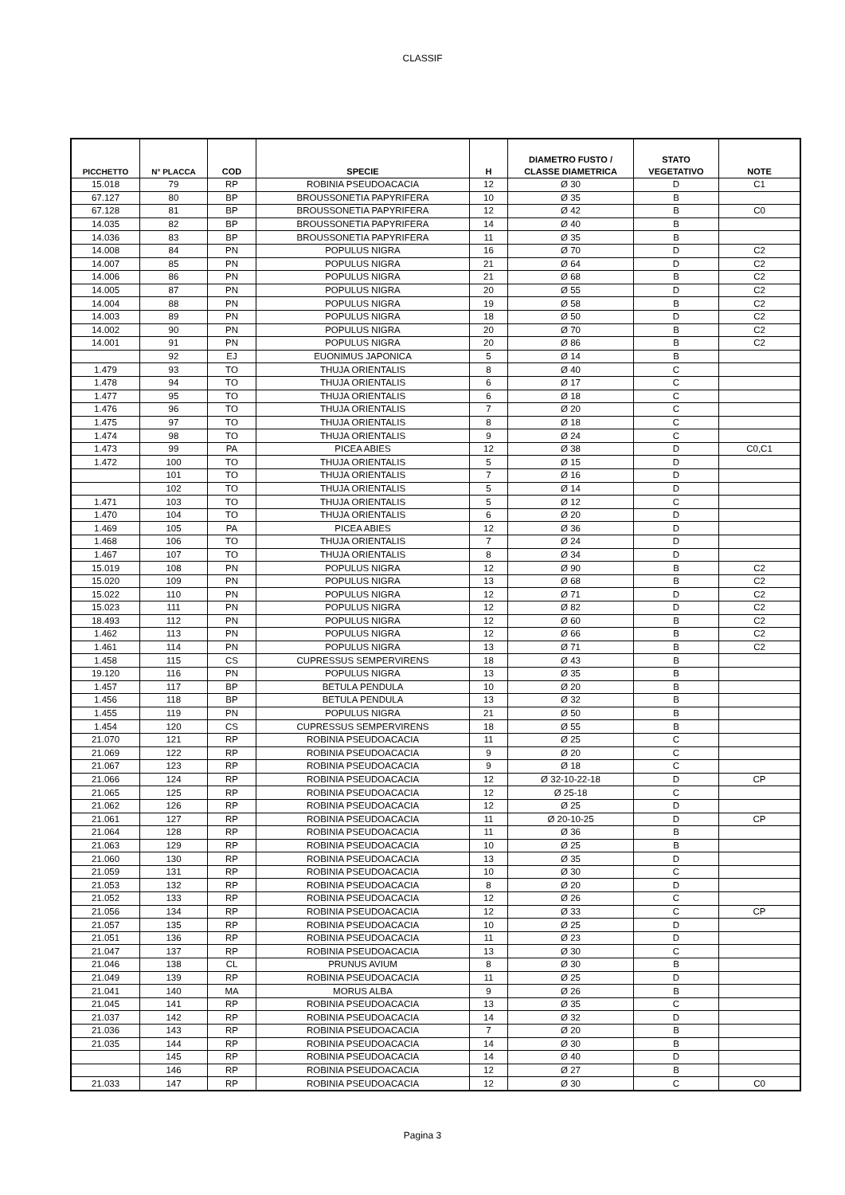CLASSIF
| PICCHETTO | N° PLACCA | COD | SPECIE | H | DIAMETRO FUSTO / CLASSE DIAMETRICA | STATO VEGETATIVO | NOTE |
| --- | --- | --- | --- | --- | --- | --- | --- |
| 15.018 | 79 | RP | ROBINIA PSEUDOACACIA | 12 | Ø 30 | D | C1 |
| 67.127 | 80 | BP | BROUSSONETIA PAPYRIFERA | 10 | Ø 35 | B | |
| 67.128 | 81 | BP | BROUSSONETIA PAPYRIFERA | 12 | Ø 42 | B | C0 |
| 14.035 | 82 | BP | BROUSSONETIA PAPYRIFERA | 14 | Ø 40 | B | |
| 14.036 | 83 | BP | BROUSSONETIA PAPYRIFERA | 11 | Ø 35 | B | |
| 14.008 | 84 | PN | POPULUS NIGRA | 16 | Ø 70 | D | C2 |
| 14.007 | 85 | PN | POPULUS NIGRA | 21 | Ø 64 | D | C2 |
| 14.006 | 86 | PN | POPULUS NIGRA | 21 | Ø 68 | B | C2 |
| 14.005 | 87 | PN | POPULUS NIGRA | 20 | Ø 55 | D | C2 |
| 14.004 | 88 | PN | POPULUS NIGRA | 19 | Ø 58 | B | C2 |
| 14.003 | 89 | PN | POPULUS NIGRA | 18 | Ø 50 | D | C2 |
| 14.002 | 90 | PN | POPULUS NIGRA | 20 | Ø 70 | B | C2 |
| 14.001 | 91 | PN | POPULUS NIGRA | 20 | Ø 86 | B | C2 |
| | 92 | EJ | EUONIMUS JAPONICA | 5 | Ø 14 | B | |
| 1.479 | 93 | TO | THUJA ORIENTALIS | 8 | Ø 40 | C | |
| 1.478 | 94 | TO | THUJA ORIENTALIS | 6 | Ø 17 | C | |
| 1.477 | 95 | TO | THUJA ORIENTALIS | 6 | Ø 18 | C | |
| 1.476 | 96 | TO | THUJA ORIENTALIS | 7 | Ø 20 | C | |
| 1.475 | 97 | TO | THUJA ORIENTALIS | 8 | Ø 18 | C | |
| 1.474 | 98 | TO | THUJA ORIENTALIS | 9 | Ø 24 | C | |
| 1.473 | 99 | PA | PICEA ABIES | 12 | Ø 38 | D | C0,C1 |
| 1.472 | 100 | TO | THUJA ORIENTALIS | 5 | Ø 15 | D | |
| | 101 | TO | THUJA ORIENTALIS | 7 | Ø 16 | D | |
| | 102 | TO | THUJA ORIENTALIS | 5 | Ø 14 | D | |
| 1.471 | 103 | TO | THUJA ORIENTALIS | 5 | Ø 12 | C | |
| 1.470 | 104 | TO | THUJA ORIENTALIS | 6 | Ø 20 | D | |
| 1.469 | 105 | PA | PICEA ABIES | 12 | Ø 36 | D | |
| 1.468 | 106 | TO | THUJA ORIENTALIS | 7 | Ø 24 | D | |
| 1.467 | 107 | TO | THUJA ORIENTALIS | 8 | Ø 34 | D | |
| 15.019 | 108 | PN | POPULUS NIGRA | 12 | Ø 90 | B | C2 |
| 15.020 | 109 | PN | POPULUS NIGRA | 13 | Ø 68 | B | C2 |
| 15.022 | 110 | PN | POPULUS NIGRA | 12 | Ø 71 | D | C2 |
| 15.023 | 111 | PN | POPULUS NIGRA | 12 | Ø 82 | D | C2 |
| 18.493 | 112 | PN | POPULUS NIGRA | 12 | Ø 60 | B | C2 |
| 1.462 | 113 | PN | POPULUS NIGRA | 12 | Ø 66 | B | C2 |
| 1.461 | 114 | PN | POPULUS NIGRA | 13 | Ø 71 | B | C2 |
| 1.458 | 115 | CS | CUPRESSUS SEMPERVIRENS | 18 | Ø 43 | B | |
| 19.120 | 116 | PN | POPULUS NIGRA | 13 | Ø 35 | B | |
| 1.457 | 117 | BP | BETULA PENDULA | 10 | Ø 20 | B | |
| 1.456 | 118 | BP | BETULA PENDULA | 13 | Ø 32 | B | |
| 1.455 | 119 | PN | POPULUS NIGRA | 21 | Ø 50 | B | |
| 1.454 | 120 | CS | CUPRESSUS SEMPERVIRENS | 18 | Ø 55 | B | |
| 21.070 | 121 | RP | ROBINIA PSEUDOACACIA | 11 | Ø 25 | C | |
| 21.069 | 122 | RP | ROBINIA PSEUDOACACIA | 9 | Ø 20 | C | |
| 21.067 | 123 | RP | ROBINIA PSEUDOACACIA | 9 | Ø 18 | C | |
| 21.066 | 124 | RP | ROBINIA PSEUDOACACIA | 12 | Ø 32-10-22-18 | D | CP |
| 21.065 | 125 | RP | ROBINIA PSEUDOACACIA | 12 | Ø 25-18 | C | |
| 21.062 | 126 | RP | ROBINIA PSEUDOACACIA | 12 | Ø 25 | D | |
| 21.061 | 127 | RP | ROBINIA PSEUDOACACIA | 11 | Ø 20-10-25 | D | CP |
| 21.064 | 128 | RP | ROBINIA PSEUDOACACIA | 11 | Ø 36 | B | |
| 21.063 | 129 | RP | ROBINIA PSEUDOACACIA | 10 | Ø 25 | B | |
| 21.060 | 130 | RP | ROBINIA PSEUDOACACIA | 13 | Ø 35 | D | |
| 21.059 | 131 | RP | ROBINIA PSEUDOACACIA | 10 | Ø 30 | C | |
| 21.053 | 132 | RP | ROBINIA PSEUDOACACIA | 8 | Ø 20 | D | |
| 21.052 | 133 | RP | ROBINIA PSEUDOACACIA | 12 | Ø 26 | C | |
| 21.056 | 134 | RP | ROBINIA PSEUDOACACIA | 12 | Ø 33 | C | CP |
| 21.057 | 135 | RP | ROBINIA PSEUDOACACIA | 10 | Ø 25 | D | |
| 21.051 | 136 | RP | ROBINIA PSEUDOACACIA | 11 | Ø 23 | D | |
| 21.047 | 137 | RP | ROBINIA PSEUDOACACIA | 13 | Ø 30 | C | |
| 21.046 | 138 | CL | PRUNUS AVIUM | 8 | Ø 30 | B | |
| 21.049 | 139 | RP | ROBINIA PSEUDOACACIA | 11 | Ø 25 | D | |
| 21.041 | 140 | MA | MORUS ALBA | 9 | Ø 26 | B | |
| 21.045 | 141 | RP | ROBINIA PSEUDOACACIA | 13 | Ø 35 | C | |
| 21.037 | 142 | RP | ROBINIA PSEUDOACACIA | 14 | Ø 32 | D | |
| 21.036 | 143 | RP | ROBINIA PSEUDOACACIA | 7 | Ø 20 | B | |
| 21.035 | 144 | RP | ROBINIA PSEUDOACACIA | 14 | Ø 30 | B | |
| | 145 | RP | ROBINIA PSEUDOACACIA | 14 | Ø 40 | D | |
| | 146 | RP | ROBINIA PSEUDOACACIA | 12 | Ø 27 | B | |
| 21.033 | 147 | RP | ROBINIA PSEUDOACACIA | 12 | Ø 30 | C | C0 |
Pagina 3